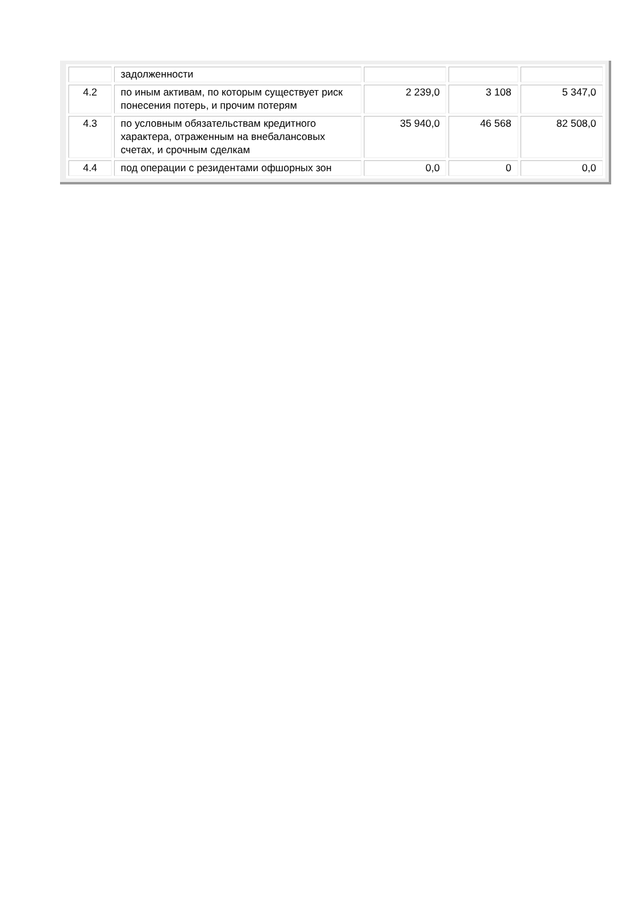| | задолженности | | | |
| 4.2 | по иным активам, по которым существует риск понесения потерь, и прочим потерям | 2 239,0 | 3 108 | 5 347,0 |
| 4.3 | по условным обязательствам кредитного характера, отраженным на внебалансовых счетах, и срочным сделкам | 35 940,0 | 46 568 | 82 508,0 |
| 4.4 | под операции с резидентами офшорных зон | 0,0 | 0 | 0,0 |